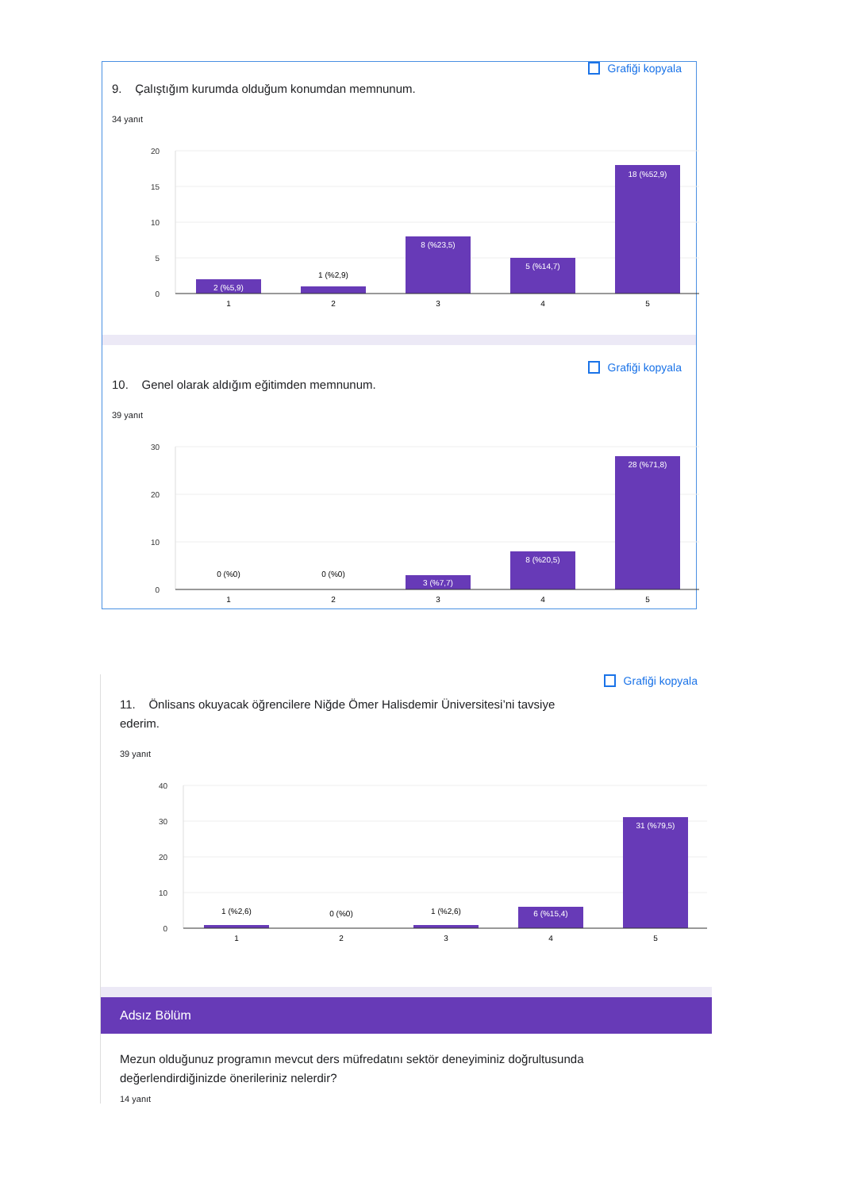Grafiği kopyala
9. Çalıştığım kurumda olduğum konumdan memnunum.
34 yanıt
20
15
10
5
0
2 (%5,9)
1 (%2,9)
8 (%23,5)
5 (%14,7)
18 (%52,9)
1
2
3
4
5
Grafiği kopyala
10. Genel olarak aldığım eğitimden memnunum.
39 yanıt
30
20
10
0
0 (%0)
0 (%0)
3 (%7,7)
8 (%20,5)
28 (%71,8)
1
2
3
4
5
Grafiği kopyala
11. Önlisans okuyacak öğrencilere Niğde Ömer Halisdemir Üniversitesi’ni tavsiye ederim.
39 yanıt
40
30
20
10
0
1 (%2,6)
0 (%0)
1 (%2,6)
6 (%15,4)
31 (%79,5)
1
2
3
4
5
Adsız Bölüm
Mezun olduğunuz programın mevcut ders müfredatını sektör deneyiminiz doğrultusunda değerlendirdiğinizde önerileriniz nelerdir?
14 yanıt